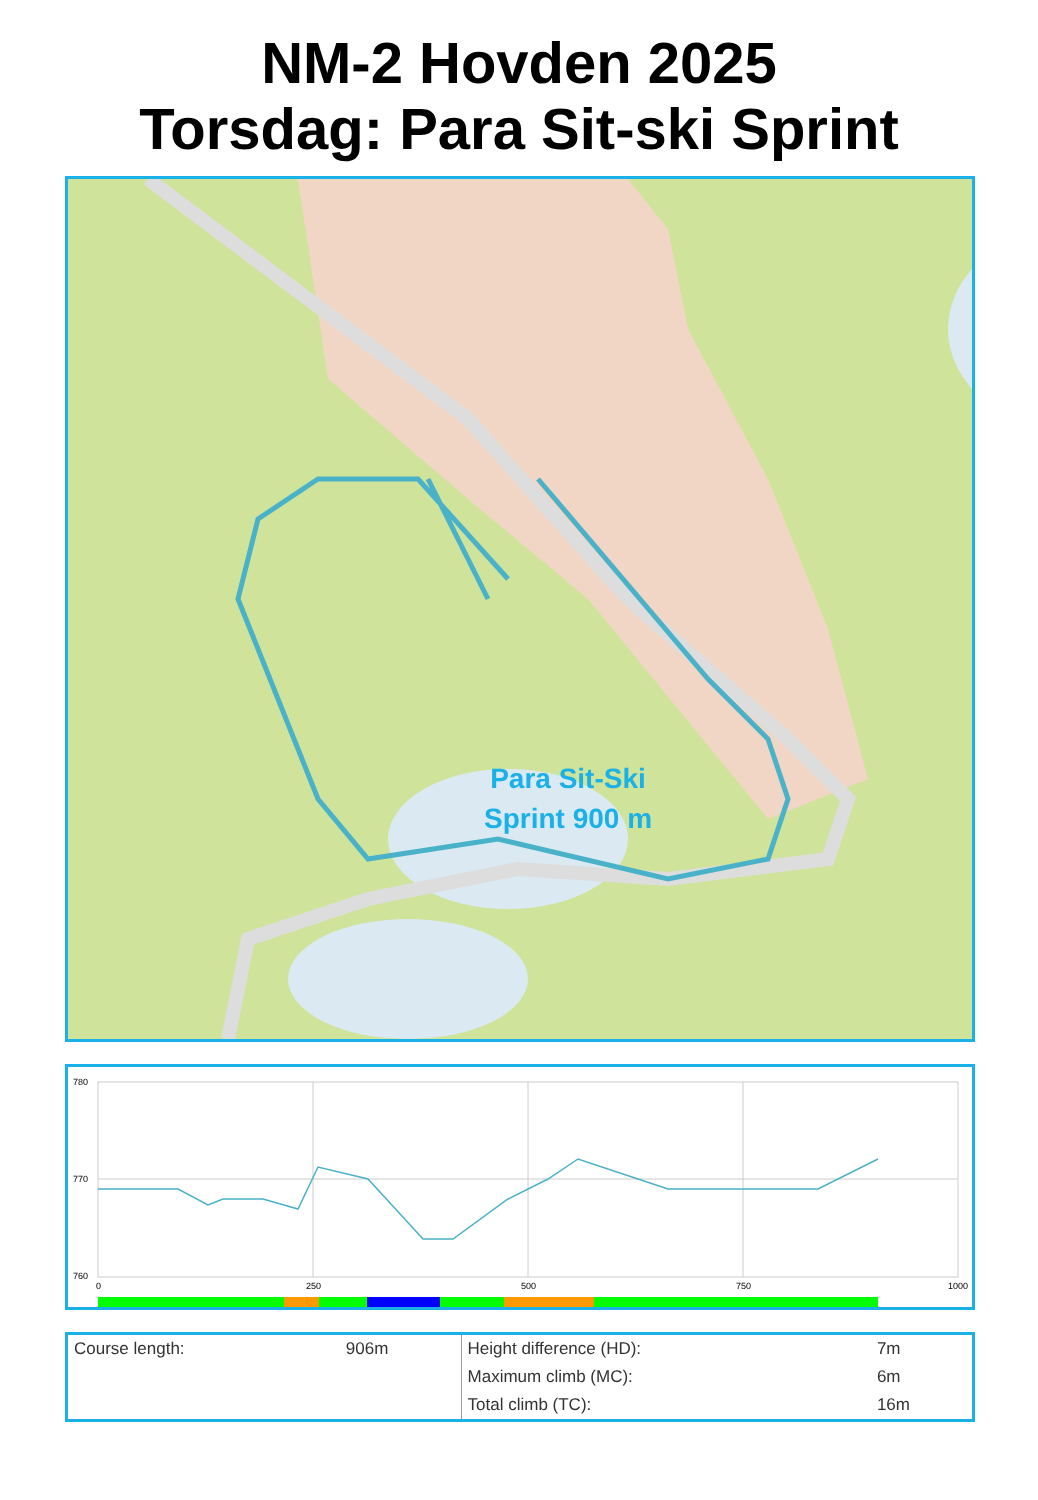NM-2 Hovden 2025
Torsdag: Para Sit-ski Sprint
Para Sit-Ski
Sprint 900 m
780
770
760
0
250
500
750
1000
| Course length: | 906m | Height difference (HD): | 7m |
| | | Maximum climb (MC): | 6m |
| | | Total climb (TC): | 16m |